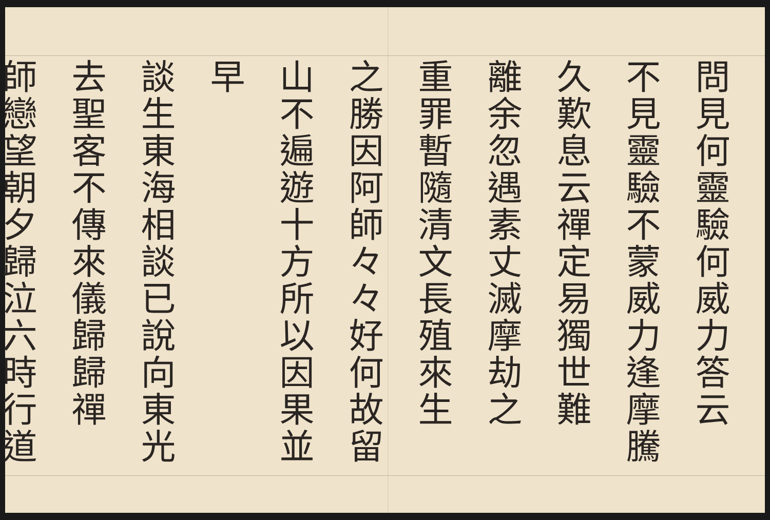問見何靈驗何威力答云
不見靈驗不蒙威力逢摩騰
久歎息云禪定易獨世難
離余忽遇素丈滅摩劫之
重罪暫隨清文長殖來生
之勝因阿師々々好何故留
山不遍遊十方所以因果並早
談生東海相談已說向東光
去聖客不傳來儀歸歸禪
師戀望朝夕歸泣六時行道